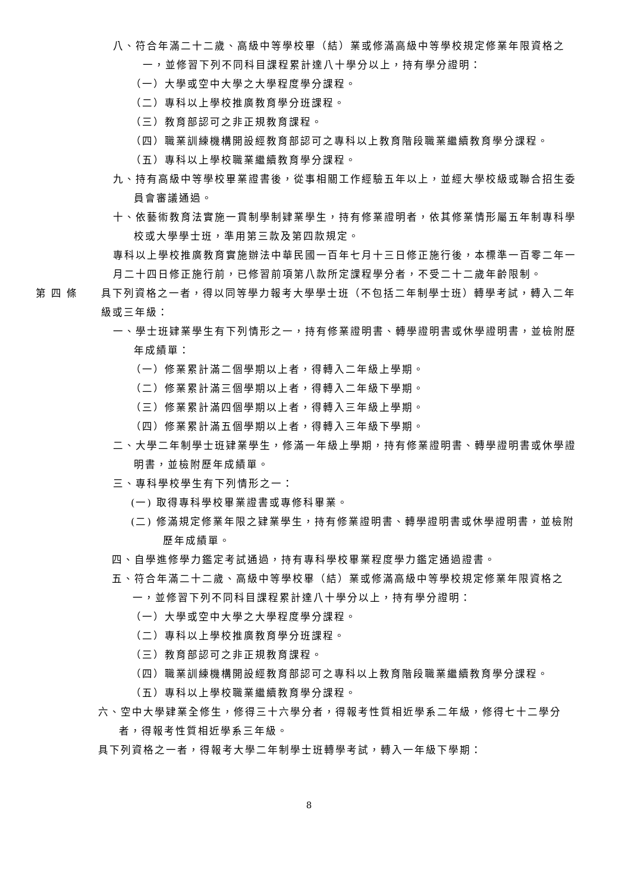八、符合年滿二十二歲、高級中等學校畢（結）業或修滿高級中等學校規定修業年限資格之一，並修習下列不同科目課程累計達八十學分以上，持有學分證明：
（一）大學或空中大學之大學程度學分課程。
（二）專科以上學校推廣教育學分班課程。
（三）教育部認可之非正規教育課程。
（四）職業訓練機構開設經教育部認可之專科以上教育階段職業繼續教育學分課程。
（五）專科以上學校職業繼續教育學分課程。
九、持有高級中等學校畢業證書後，從事相關工作經驗五年以上，並經大學校級或聯合招生委員會審議通過。
十、依藝術教育法實施一貫制學制肄業學生，持有修業證明者，依其修業情形屬五年制專科學校或大學學士班，準用第三款及第四款規定。
專科以上學校推廣教育實施辦法中華民國一百年七月十三日修正施行後，本標準一百零二年一月二十四日修正施行前，已修習前項第八款所定課程學分者，不受二十二歲年齡限制。
第 四 條 具下列資格之一者，得以同等學力報考大學學士班（不包括二年制學士班）轉學考試，轉入二年級或三年級：
一、學士班肄業學生有下列情形之一，持有修業證明書、轉學證明書或休學證明書，並檢附歷年成績單：
（一）修業累計滿二個學期以上者，得轉入二年級上學期。
（二）修業累計滿三個學期以上者，得轉入二年級下學期。
（三）修業累計滿四個學期以上者，得轉入三年級上學期。
（四）修業累計滿五個學期以上者，得轉入三年級下學期。
二、大學二年制學士班肄業學生，修滿一年級上學期，持有修業證明書、轉學證明書或休學證明書，並檢附歷年成績單。
三、專科學校學生有下列情形之一：
(一) 取得專科學校畢業證書或專修科畢業。
(二) 修滿規定修業年限之肄業學生，持有修業證明書、轉學證明書或休學證明書，並檢附歷年成績單。
四、自學進修學力鑑定考試通過，持有專科學校畢業程度學力鑑定通過證書。
五、符合年滿二十二歲、高級中等學校畢（結）業或修滿高級中等學校規定修業年限資格之一，並修習下列不同科目課程累計達八十學分以上，持有學分證明：
（一）大學或空中大學之大學程度學分課程。
（二）專科以上學校推廣教育學分班課程。
（三）教育部認可之非正規教育課程。
（四）職業訓練機構開設經教育部認可之專科以上教育階段職業繼續教育學分課程。
（五）專科以上學校職業繼續教育學分課程。
六、空中大學肄業全修生，修得三十六學分者，得報考性質相近學系二年級，修得七十二學分者，得報考性質相近學系三年級。
具下列資格之一者，得報考大學二年制學士班轉學考試，轉入一年級下學期：
8